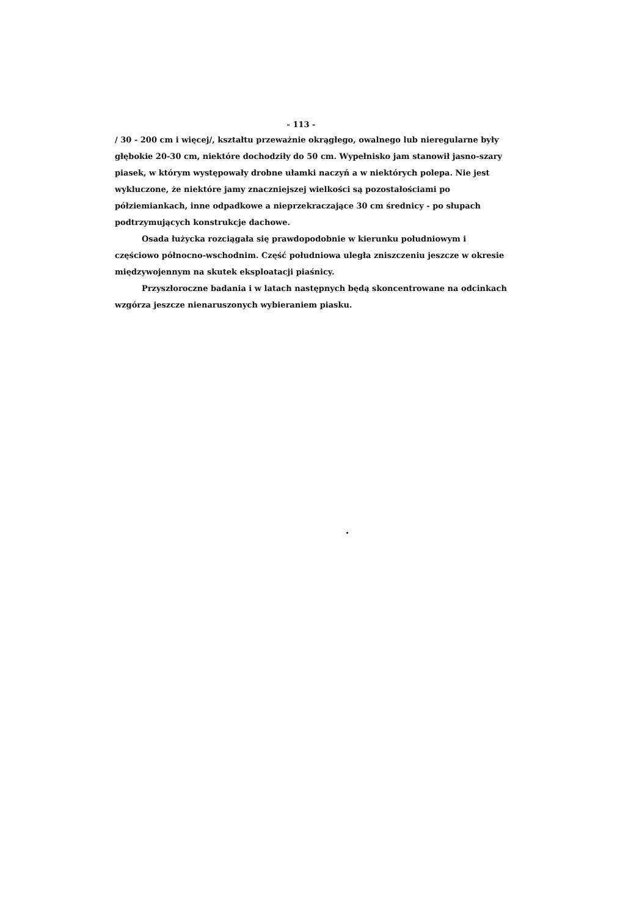- 113 -
/ 30 - 200 cm i więcej/, kształtu przeważnie okrągłego, owalnego lub nieregularne były głębokie 20-30 cm, niektóre dochodziły do 50 cm. Wypełnisko jam stanowił jasno-szary piasek, w którym występowały drobne ułamki naczyń a w niektórych polepa. Nie jest wykluczone, że niektóre jamy znaczniejszej wielkości są pozostałościami po półziemiankach, inne odpadkowe a nieprzekraczające 30 cm średnicy - po słupach podtrzymujących konstrukcje dachowe.
Osada łużycka rozciągała się prawdopodobnie w kierunku południowym i częściowo północno-wschodnim. Część południowa uległa zniszczeniu jeszcze w okresie międzywojennym na skutek eksploatacji piaśnicy.
Przyszłoroczne badania i w latach następnych będą skoncentrowane na odcinkach wzgórza jeszcze nienaruszonych wybieraniem piasku.